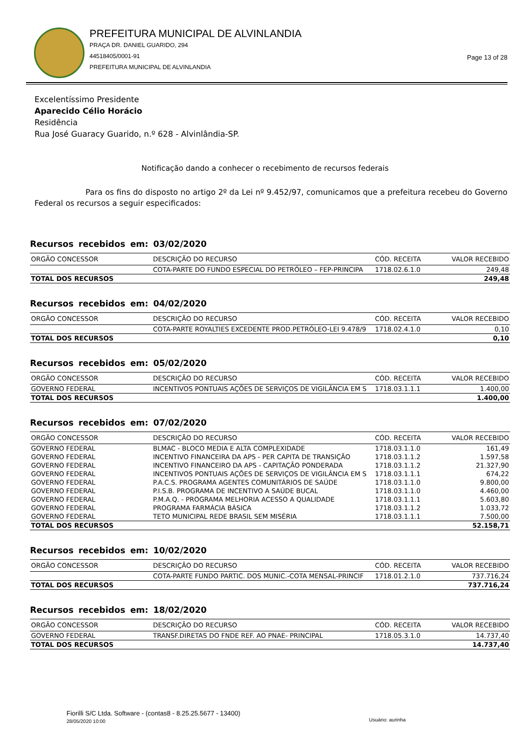PREFEITURA MUNICIPAL DE ALVINLANDIA
PRAÇA DR. DANIEL GUARIDO, 294
44518405/0001-91
PREFEITURA MUNICIPAL DE ALVINLANDIA
Page 13 of 28
Excelentíssimo Presidente
Aparecido Célio Horácio
Residência
Rua José Guaracy Guarido, n.º 628 - Alvinlândia-SP.
Notificação dando a conhecer o recebimento de recursos federais
Para os fins do disposto no artigo 2º da Lei nº 9.452/97, comunicamos que a prefeitura recebeu do Governo Federal os recursos a seguir especificados:
Recursos recebidos em: 03/02/2020
| ORGÃO CONCESSOR | DESCRIÇÃO DO RECURSO | CÓD. RECEITA | VALOR RECEBIDO |
| --- | --- | --- | --- |
| | COTA-PARTE DO FUNDO ESPECIAL DO PETRÓLEO – FEP-PRINCIPA | 1718.02.6.1.0 | 249,48 |
| TOTAL DOS RECURSOS | | | 249,48 |
Recursos recebidos em: 04/02/2020
| ORGÃO CONCESSOR | DESCRIÇÃO DO RECURSO | CÓD. RECEITA | VALOR RECEBIDO |
| --- | --- | --- | --- |
| | COTA-PARTE ROYALTIES EXCEDENTE PROD.PETRÓLEO-LEI 9.478/9 | 1718.02.4.1.0 | 0,10 |
| TOTAL DOS RECURSOS | | | 0,10 |
Recursos recebidos em: 05/02/2020
| ORGÃO CONCESSOR | DESCRIÇÃO DO RECURSO | CÓD. RECEITA | VALOR RECEBIDO |
| --- | --- | --- | --- |
| GOVERNO FEDERAL | INCENTIVOS PONTUAIS AÇÕES DE SERVIÇOS DE VIGILÂNCIA EM S | 1718.03.1.1.1 | 1.400,00 |
| TOTAL DOS RECURSOS | | | 1.400,00 |
Recursos recebidos em: 07/02/2020
| ORGÃO CONCESSOR | DESCRIÇÃO DO RECURSO | CÓD. RECEITA | VALOR RECEBIDO |
| --- | --- | --- | --- |
| GOVERNO FEDERAL | BLMAC - BLOCO MEDIA E ALTA COMPLEXIDADE | 1718.03.1.1.0 | 161,49 |
| GOVERNO FEDERAL | INCENTIVO FINANCEIRA DA APS - PER CAPITA DE TRANSIÇÃO | 1718.03.1.1.2 | 1.597,58 |
| GOVERNO FEDERAL | INCENTIVO FINANCEIRO DA APS - CAPITAÇÃO PONDERADA | 1718.03.1.1.2 | 21.327,90 |
| GOVERNO FEDERAL | INCENTIVOS PONTUAIS AÇÕES DE SERVIÇOS DE VIGILÂNCIA EM S | 1718.03.1.1.1 | 674,22 |
| GOVERNO FEDERAL | P.A.C.S. PROGRAMA AGENTES COMUNITÁRIOS DE SAÚDE | 1718.03.1.1.0 | 9.800,00 |
| GOVERNO FEDERAL | P.I.S.B. PROGRAMA DE INCENTIVO A SAÚDE BUCAL | 1718.03.1.1.0 | 4.460,00 |
| GOVERNO FEDERAL | P.M.A.Q. - PROGRAMA MELHORIA ACESSO A QUALIDADE | 1718.03.1.1.1 | 5.603,80 |
| GOVERNO FEDERAL | PROGRAMA FARMÁCIA BÁSICA | 1718.03.1.1.2 | 1.033,72 |
| GOVERNO FEDERAL | TETO MUNICIPAL REDE BRASIL SEM MISÉRIA | 1718.03.1.1.1 | 7.500,00 |
| TOTAL DOS RECURSOS | | | 52.158,71 |
Recursos recebidos em: 10/02/2020
| ORGÃO CONCESSOR | DESCRIÇÃO DO RECURSO | CÓD. RECEITA | VALOR RECEBIDO |
| --- | --- | --- | --- |
| | COTA-PARTE FUNDO PARTIC. DOS MUNIC.-COTA MENSAL-PRINCIF | 1718.01.2.1.0 | 737.716,24 |
| TOTAL DOS RECURSOS | | | 737.716,24 |
Recursos recebidos em: 18/02/2020
| ORGÃO CONCESSOR | DESCRIÇÃO DO RECURSO | CÓD. RECEITA | VALOR RECEBIDO |
| --- | --- | --- | --- |
| GOVERNO FEDERAL | TRANSF.DIRETAS DO FNDE REF. AO PNAE- PRINCIPAL | 1718.05.3.1.0 | 14.737,40 |
| TOTAL DOS RECURSOS | | | 14.737,40 |
Fiorilli S/C Ltda. Software - (contas8 - 8.25.25.5677 - 13400)
28/05/2020 10:00
Usuário: aurinha